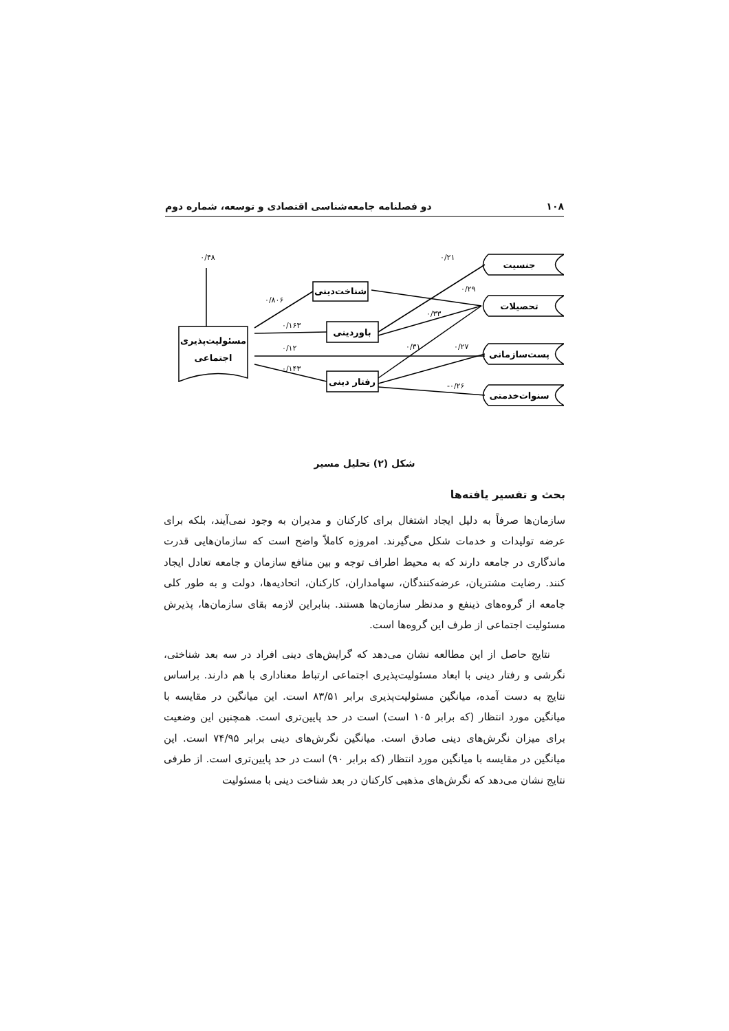۱۰۸ دو فصلنامه جامعه‌شناسی اقتصادی و توسعه، شماره دوم
۰/۴۸
۰/۲۱
۰/۲۹
۰/۳۳
۰/۳۱
۰/۲۷
-۰/۲۶
۰/۸۰۶
۰/۱۶۳
۰/۱۲
۰/۱۴۳
شناخت‌دینی
باوردینی
رفتار دینی
مسئولیت‌پذیری
اجتماعی
جنسیت
تحصیلات
پست‌سازمانی
سنوات‌خدمتی
شکل (۲) تحلیل مسیر
بحث و تفسیر یافته‌ها
سازمان‌ها صرفاً به دلیل ایجاد اشتغال برای کارکنان و مدیران به وجود نمی‌آیند، بلکه برای عرضه تولیدات و خدمات شکل می‌گیرند. امروزه کاملاً واضح است که سازمان‌هایی قدرت ماندگاری در جامعه دارند که به محیط اطراف توجه و بین منافع سازمان و جامعه تعادل ایجاد کنند. رضایت مشتریان، عرضه‌کنندگان، سهامداران، کارکنان، اتحادیه‌ها، دولت و به طور کلی جامعه از گروه‌های ذینفع و مدنظر سازمان‌ها هستند. بنابراین لازمه بقای سازمان‌ها، پذیرش مسئولیت اجتماعی از طرف این گروه‌ها است.
نتایج حاصل از این مطالعه نشان می‌دهد که گرایش‌های دینی افراد در سه بعد شناختی، نگرشی و رفتار دینی با ابعاد مسئولیت‌پذیری اجتماعی ارتباط معناداری با هم دارند. براساس نتایج به دست آمده، میانگین مسئولیت‌پذیری برابر ۸۳/۵۱ است. این میانگین در مقایسه با میانگین مورد انتظار (که برابر ۱۰۵ است) است در حد پایین‌تری است. همچنین این وضعیت برای میزان نگرش‌های دینی صادق است. میانگین نگرش‌های دینی برابر ۷۴/۹۵ است. این میانگین در مقایسه با میانگین مورد انتظار (که برابر ۹۰) است در حد پایین‌تری است. از طرفی نتایج نشان می‌دهد که نگرش‌های مذهبی کارکنان در بعد شناخت دینی با مسئولیت